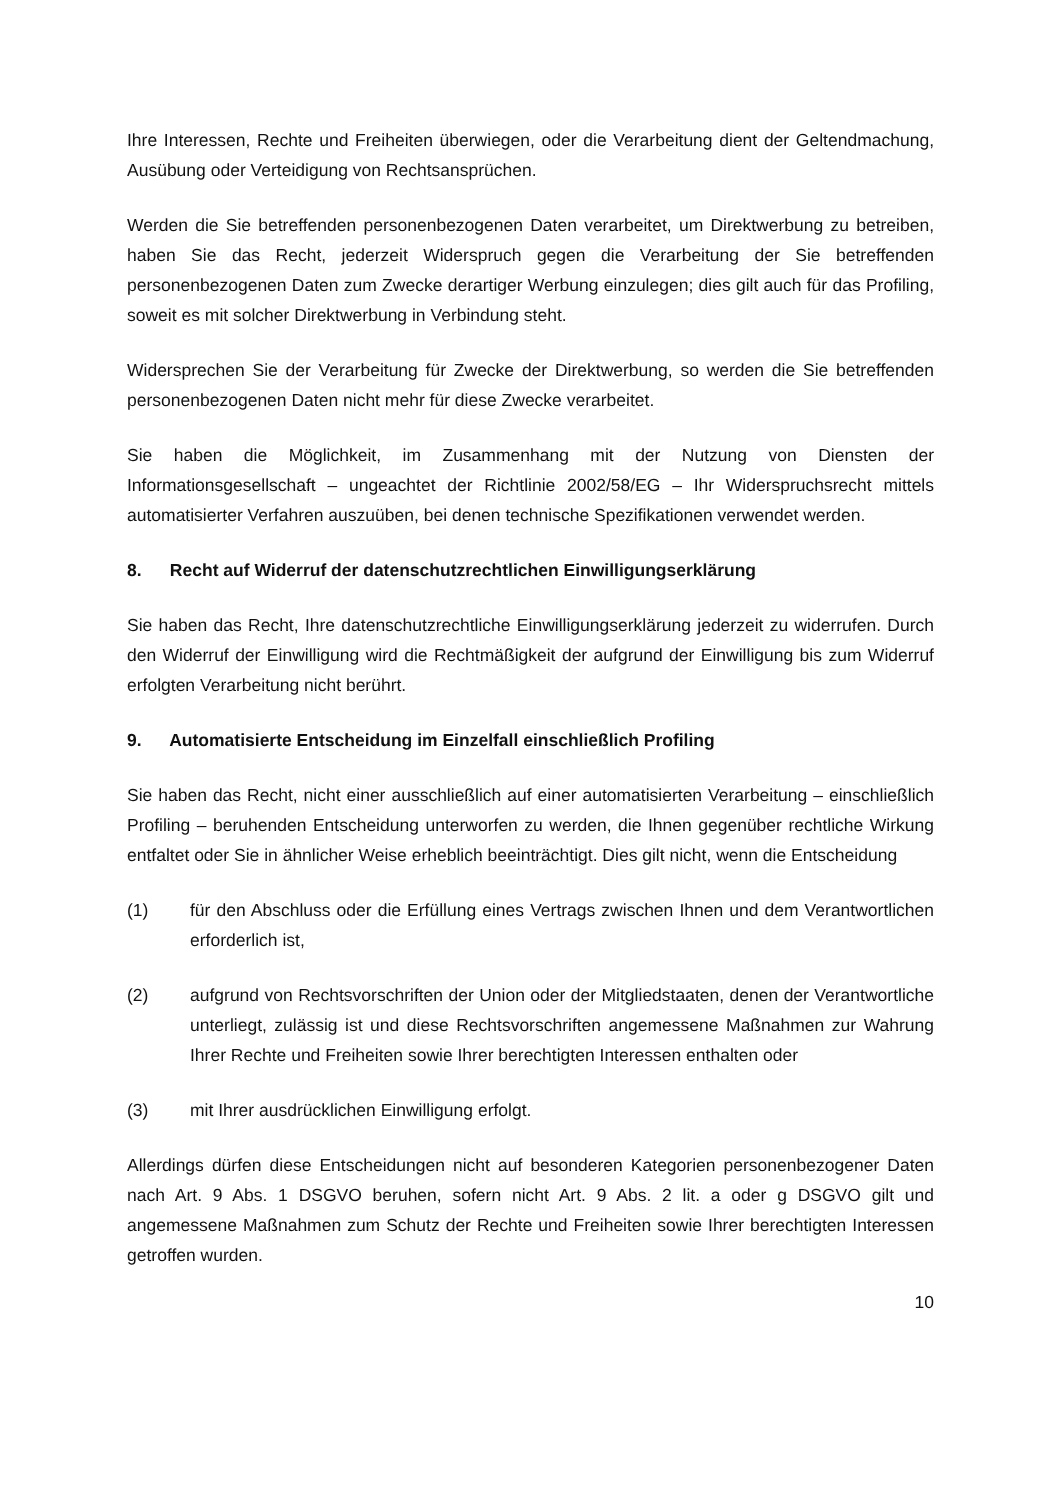Ihre Interessen, Rechte und Freiheiten überwiegen, oder die Verarbeitung dient der Geltendmachung, Ausübung oder Verteidigung von Rechtsansprüchen.
Werden die Sie betreffenden personenbezogenen Daten verarbeitet, um Direktwerbung zu betreiben, haben Sie das Recht, jederzeit Widerspruch gegen die Verarbeitung der Sie betreffenden personenbezogenen Daten zum Zwecke derartiger Werbung einzulegen; dies gilt auch für das Profiling, soweit es mit solcher Direktwerbung in Verbindung steht.
Widersprechen Sie der Verarbeitung für Zwecke der Direktwerbung, so werden die Sie betreffenden personenbezogenen Daten nicht mehr für diese Zwecke verarbeitet.
Sie haben die Möglichkeit, im Zusammenhang mit der Nutzung von Diensten der Informationsgesellschaft – ungeachtet der Richtlinie 2002/58/EG – Ihr Widerspruchsrecht mittels automatisierter Verfahren auszuüben, bei denen technische Spezifikationen verwendet werden.
8. Recht auf Widerruf der datenschutzrechtlichen Einwilligungserklärung
Sie haben das Recht, Ihre datenschutzrechtliche Einwilligungserklärung jederzeit zu widerrufen. Durch den Widerruf der Einwilligung wird die Rechtmäßigkeit der aufgrund der Einwilligung bis zum Widerruf erfolgten Verarbeitung nicht berührt.
9. Automatisierte Entscheidung im Einzelfall einschließlich Profiling
Sie haben das Recht, nicht einer ausschließlich auf einer automatisierten Verarbeitung – einschließlich Profiling – beruhenden Entscheidung unterworfen zu werden, die Ihnen gegenüber rechtliche Wirkung entfaltet oder Sie in ähnlicher Weise erheblich beeinträchtigt. Dies gilt nicht, wenn die Entscheidung
(1) für den Abschluss oder die Erfüllung eines Vertrags zwischen Ihnen und dem Verantwortlichen erforderlich ist,
(2) aufgrund von Rechtsvorschriften der Union oder der Mitgliedstaaten, denen der Verantwortliche unterliegt, zulässig ist und diese Rechtsvorschriften angemessene Maßnahmen zur Wahrung Ihrer Rechte und Freiheiten sowie Ihrer berechtigten Interessen enthalten oder
(3) mit Ihrer ausdrücklichen Einwilligung erfolgt.
Allerdings dürfen diese Entscheidungen nicht auf besonderen Kategorien personenbezogener Daten nach Art. 9 Abs. 1 DSGVO beruhen, sofern nicht Art. 9 Abs. 2 lit. a oder g DSGVO gilt und angemessene Maßnahmen zum Schutz der Rechte und Freiheiten sowie Ihrer berechtigten Interessen getroffen wurden.
10